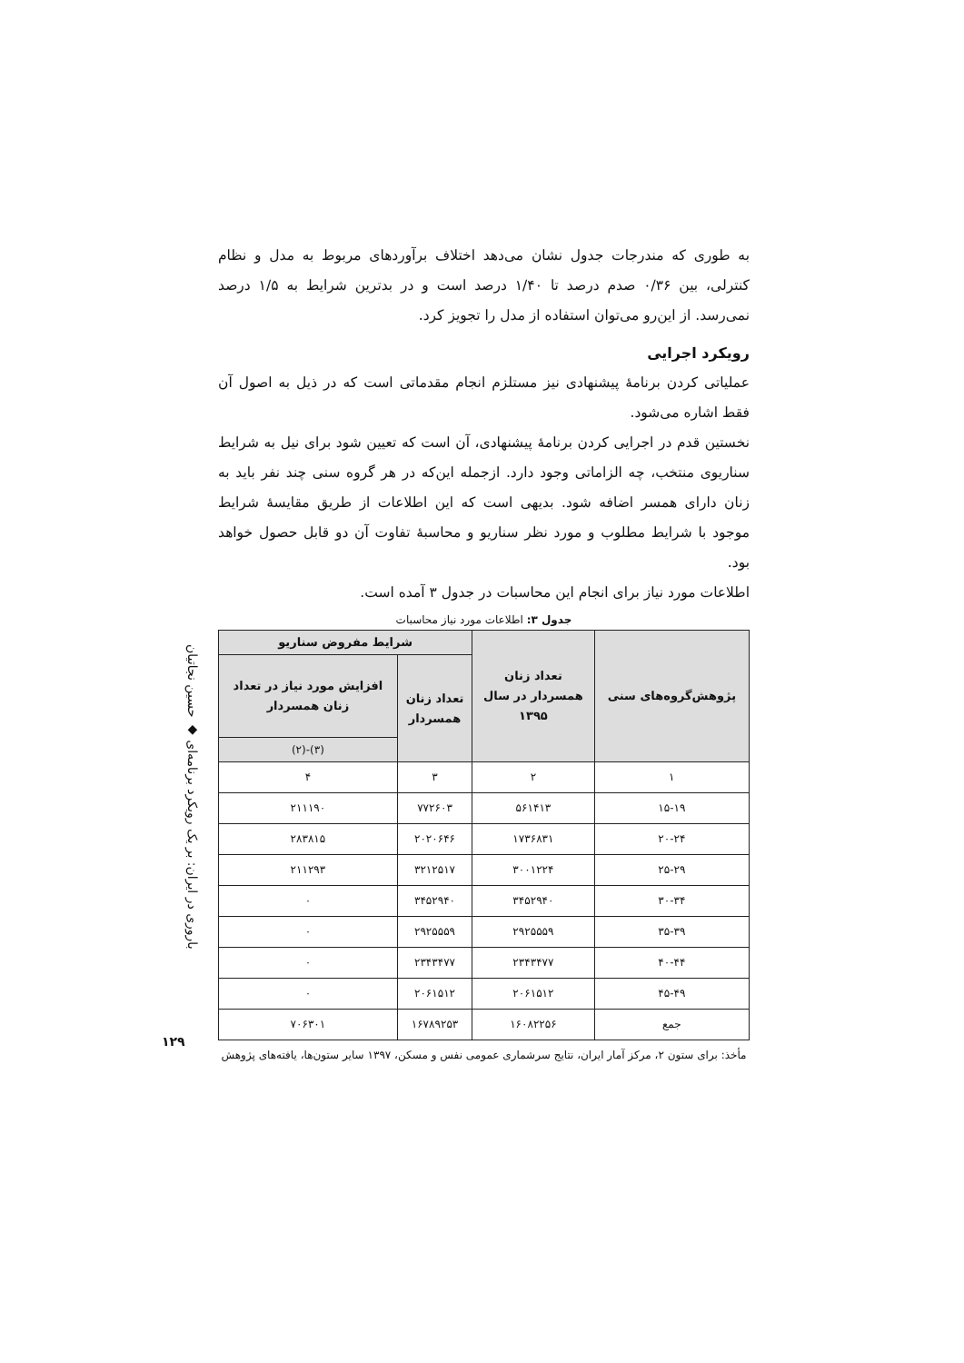به طوری که مندرجات جدول نشان می‌دهد اختلاف برآوردهای مربوط به مدل و نظام کنترلی، بین ۰/۳۶ صدم درصد تا ۱/۴۰ درصد است و در بدترین شرایط به ۱/۵ درصد نمی‌رسد. از این‌رو می‌توان استفاده از مدل را تجویز کرد.
رویکرد اجرایی
عملیاتی کردن برنامهٔ پیشنهادی نیز مستلزم انجام مقدماتی است که در ذیل به اصول آن فقط اشاره می‌شود.
نخستین قدم در اجرایی کردن برنامهٔ پیشنهادی، آن است که تعیین شود برای نیل به شرایط سناریوی منتخب، چه الزاماتی وجود دارد. ازجمله این‌که در هر گروه سنی چند نفر باید به زنان دارای همسر اضافه شود. بدیهی است که این اطلاعات از طریق مقایسهٔ شرایط موجود با شرایط مطلوب و مورد نظر سناریو و محاسبهٔ تفاوت آن دو قابل حصول خواهد بود.
اطلاعات مورد نیاز برای انجام این محاسبات در جدول ۳ آمده است.
جدول ۳: اطلاعات مورد نیاز محاسبات
| پژوهش‌گروه‌های سنی | تعداد زنان همسردار در سال ۱۳۹۵ | شرایط مفروض سناریو | |
| --- | --- | --- | --- |
| | | تعداد زنان همسردار | افزایش مورد نیاز در تعداد زنان همسردار |
| | | | (۳)-(۲) |
| ۱ | ۲ | ۳ | ۴ |
| ۱۵-۱۹ | ۵۶۱۴۱۳ | ۷۷۲۶۰۳ | ۲۱۱۱۹۰ |
| ۲۰-۲۴ | ۱۷۳۶۸۳۱ | ۲۰۲۰۶۴۶ | ۲۸۳۸۱۵ |
| ۲۵-۲۹ | ۳۰۰۱۲۲۴ | ۳۲۱۲۵۱۷ | ۲۱۱۲۹۳ |
| ۳۰-۳۴ | ۳۴۵۲۹۴۰ | ۳۴۵۲۹۴۰ | ۰ |
| ۳۵-۳۹ | ۲۹۲۵۵۵۹ | ۲۹۲۵۵۵۹ | ۰ |
| ۴۰-۴۴ | ۲۳۴۳۴۷۷ | ۲۳۴۳۴۷۷ | ۰ |
| ۴۵-۴۹ | ۲۰۶۱۵۱۲ | ۲۰۶۱۵۱۲ | ۰ |
| جمع | ۱۶۰۸۲۲۵۶ | ۱۶۷۸۹۲۵۳ | ۷۰۶۳۰۱ |
مأخذ: برای ستون ۲، مرکز آمار ایران، نتایج سرشماری عمومی نفس و مسکن، ۱۳۹۷ سایر ستون‌ها، یافته‌های پژوهش
باروری در ایران: بر یک رویکرد برنامه‌ای ◆ حسین نجاتیان
۱۲۹